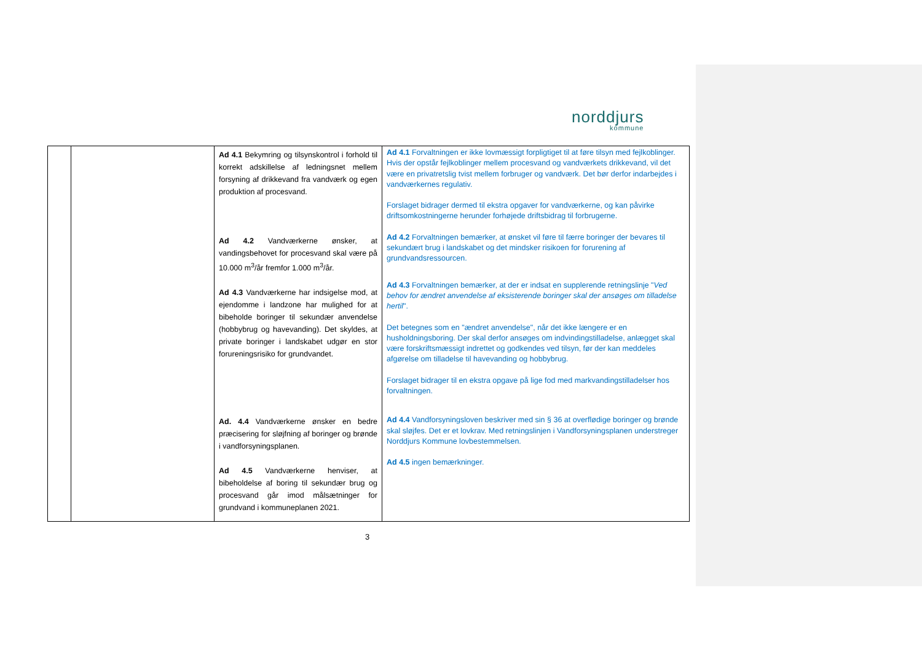norddjurs
kommune
| | | Ad 4.1 Bekymring og tilsynskontrol i forhold til korrekt adskillelse af ledningsnet mellem forsyning af drikkevand fra vandværk og egen produktion af procesvand. Ad 4.2 Vandværkerne ønsker, at vandingsbehovet for procesvand skal være på 10.000 m<sup>3</sup>/år fremfor 1.000 m<sup>3</sup>/år. Ad 4.3 Vandværkerne har indsigelse mod, at ejendomme i landzone har mulighed for at bibeholde boringer til sekundær anvendelse (hobbybrug og havevanding). Det skyldes, at private boringer i landskabet udgør en stor forureningsrisiko for grundvandet. Ad. 4.4 Vandværkerne ønsker en bedre præcisering for sløjfning af boringer og brønde i vandforsyningsplanen. Ad 4.5 Vandværkerne henviser, at bibeholdelse af boring til sekundær brug og procesvand går imod målsætninger for grundvand i kommuneplanen 2021. | Ad 4.1 Forvaltningen er ikke lovmæssigt forpligtiget til at føre tilsyn med fejlkoblinger. Hvis der opstår fejlkoblinger mellem procesvand og vandværkets drikkevand, vil det være en privatretslig tvist mellem forbruger og vandværk. Det bør derfor indarbejdes i vandværkernes regulativ. Forslaget bidrager dermed til ekstra opgaver for vandværkerne, og kan påvirke driftsomkostningerne herunder forhøjede driftsbidrag til forbrugerne. Ad 4.2 Forvaltningen bemærker, at ønsket vil føre til færre boringer der bevares til sekundært brug i landskabet og det mindsker risikoen for forurening af grundvandsressourcen. Ad 4.3 Forvaltningen bemærker, at der er indsat en supplerende retningslinje " Ved behov for ændret anvendelse af eksisterende boringer skal der ansøges om tilladelse hertil ". Det betegnes som en "ændret anvendelse", når det ikke længere er en husholdningsboring. Der skal derfor ansøges om indvindingstilladelse, anlægget skal være forskriftsmæssigt indrettet og godkendes ved tilsyn, før der kan meddeles afgørelse om tilladelse til havevanding og hobbybrug. Forslaget bidrager til en ekstra opgave på lige fod med markvandingstilladelser hos forvaltningen. Ad 4.4 Vandforsyningsloven beskriver med sin § 36 at overflødige boringer og brønde skal sløjfes. Det er et lovkrav. Med retningslinjen i Vandforsyningsplanen understreger Norddjurs Kommune lovbestemmelsen. Ad 4.5 ingen bemærkninger. |
3